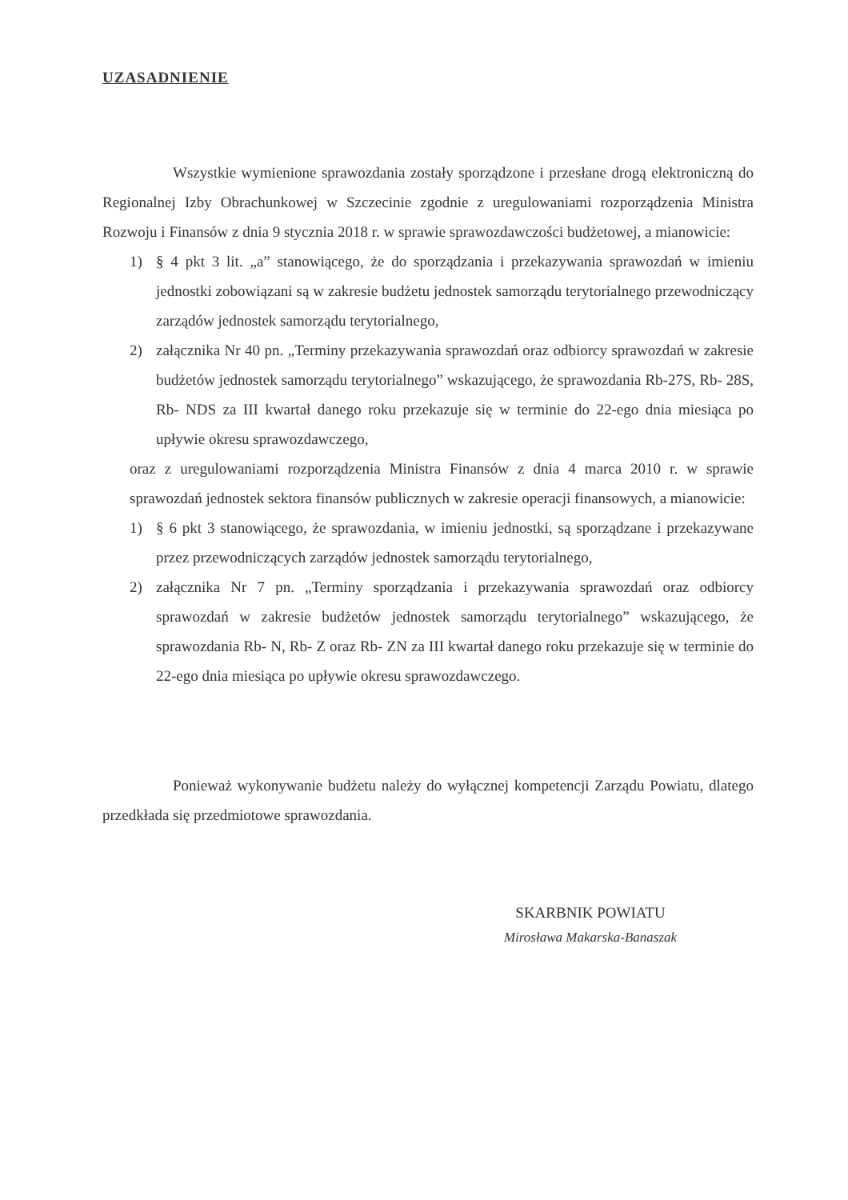UZASADNIENIE
Wszystkie wymienione sprawozdania zostały sporządzone i przesłane drogą elektroniczną do Regionalnej Izby Obrachunkowej w Szczecinie zgodnie z uregulowaniami rozporządzenia Ministra Rozwoju i Finansów z dnia 9 stycznia 2018 r. w sprawie sprawozdawczości budżetowej, a mianowicie:
1) § 4 pkt 3 lit. „a” stanowiącego, że do sporządzania i przekazywania sprawozdań w imieniu jednostki zobowiązani są w zakresie budżetu jednostek samorządu terytorialnego przewodniczący zarządów jednostek samorządu terytorialnego,
2) załącznika Nr 40 pn. „Terminy przekazywania sprawozdań oraz odbiorcy sprawozdań w zakresie budżetów jednostek samorządu terytorialnego” wskazującego, że sprawozdania Rb-27S, Rb- 28S, Rb- NDS za III kwartał danego roku przekazuje się w terminie do 22-ego dnia miesiąca po upływie okresu sprawozdawczego,
oraz z uregulowaniami rozporządzenia Ministra Finansów z dnia 4 marca 2010 r. w sprawie sprawozdań jednostek sektora finansów publicznych w zakresie operacji finansowych, a mianowicie:
1) § 6 pkt 3 stanowiącego, że sprawozdania, w imieniu jednostki, są sporządzane i przekazywane przez przewodniczących zarządów jednostek samorządu terytorialnego,
2) załącznika Nr 7 pn. „Terminy sporządzania i przekazywania sprawozdań oraz odbiorcy sprawozdań w zakresie budżetów jednostek samorządu terytorialnego” wskazującego, że sprawozdania Rb- N, Rb- Z oraz Rb- ZN za III kwartał danego roku przekazuje się w terminie do 22-ego dnia miesiąca po upływie okresu sprawozdawczego.
Ponieważ wykonywanie budżetu należy do wyłącznej kompetencji Zarządu Powiatu, dlatego przedkłada się przedmiotowe sprawozdania.
SKARBNIK POWIATU
Mirosława Makarska-Banaszak